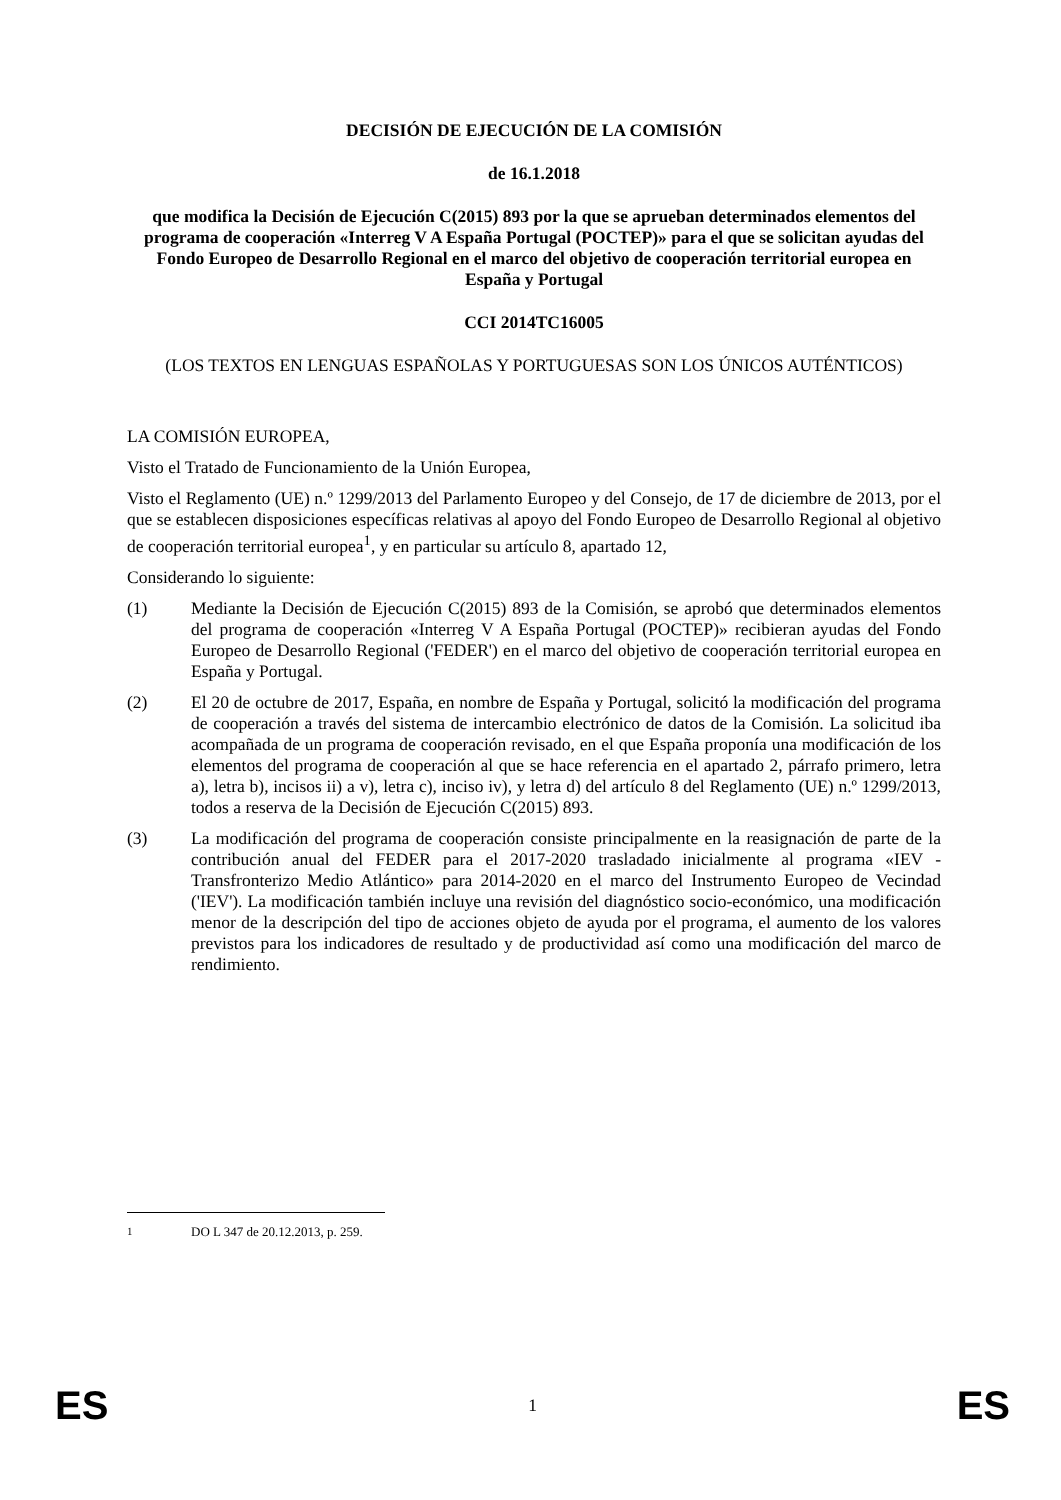DECISIÓN DE EJECUCIÓN DE LA COMISIÓN
de 16.1.2018
que modifica la Decisión de Ejecución C(2015) 893 por la que se aprueban determinados elementos del programa de cooperación «Interreg V A España Portugal (POCTEP)» para el que se solicitan ayudas del Fondo Europeo de Desarrollo Regional en el marco del objetivo de cooperación territorial europea en España y Portugal
CCI 2014TC16005
(LOS TEXTOS EN LENGUAS ESPAÑOLAS Y PORTUGUESAS SON LOS ÚNICOS AUTÉNTICOS)
LA COMISIÓN EUROPEA,
Visto el Tratado de Funcionamiento de la Unión Europea,
Visto el Reglamento (UE) n.º 1299/2013 del Parlamento Europeo y del Consejo, de 17 de diciembre de 2013, por el que se establecen disposiciones específicas relativas al apoyo del Fondo Europeo de Desarrollo Regional al objetivo de cooperación territorial europea<sup>1</sup>, y en particular su artículo 8, apartado 12,
Considerando lo siguiente:
(1) Mediante la Decisión de Ejecución C(2015) 893 de la Comisión, se aprobó que determinados elementos del programa de cooperación «Interreg V A España Portugal (POCTEP)» recibieran ayudas del Fondo Europeo de Desarrollo Regional ('FEDER') en el marco del objetivo de cooperación territorial europea en España y Portugal.
(2) El 20 de octubre de 2017, España, en nombre de España y Portugal, solicitó la modificación del programa de cooperación a través del sistema de intercambio electrónico de datos de la Comisión. La solicitud iba acompañada de un programa de cooperación revisado, en el que España proponía una modificación de los elementos del programa de cooperación al que se hace referencia en el apartado 2, párrafo primero, letra a), letra b), incisos ii) a v), letra c), inciso iv), y letra d) del artículo 8 del Reglamento (UE) n.º 1299/2013, todos a reserva de la Decisión de Ejecución C(2015) 893.
(3) La modificación del programa de cooperación consiste principalmente en la reasignación de parte de la contribución anual del FEDER para el 2017-2020 trasladado inicialmente al programa «IEV -Transfronterizo Medio Atlántico» para 2014-2020 en el marco del Instrumento Europeo de Vecindad ('IEV'). La modificación también incluye una revisión del diagnóstico socio-económico, una modificación menor de la descripción del tipo de acciones objeto de ayuda por el programa, el aumento de los valores previstos para los indicadores de resultado y de productividad así como una modificación del marco de rendimiento.
<sup>1</sup> DO L 347 de 20.12.2013, p. 259.
ES 1 ES